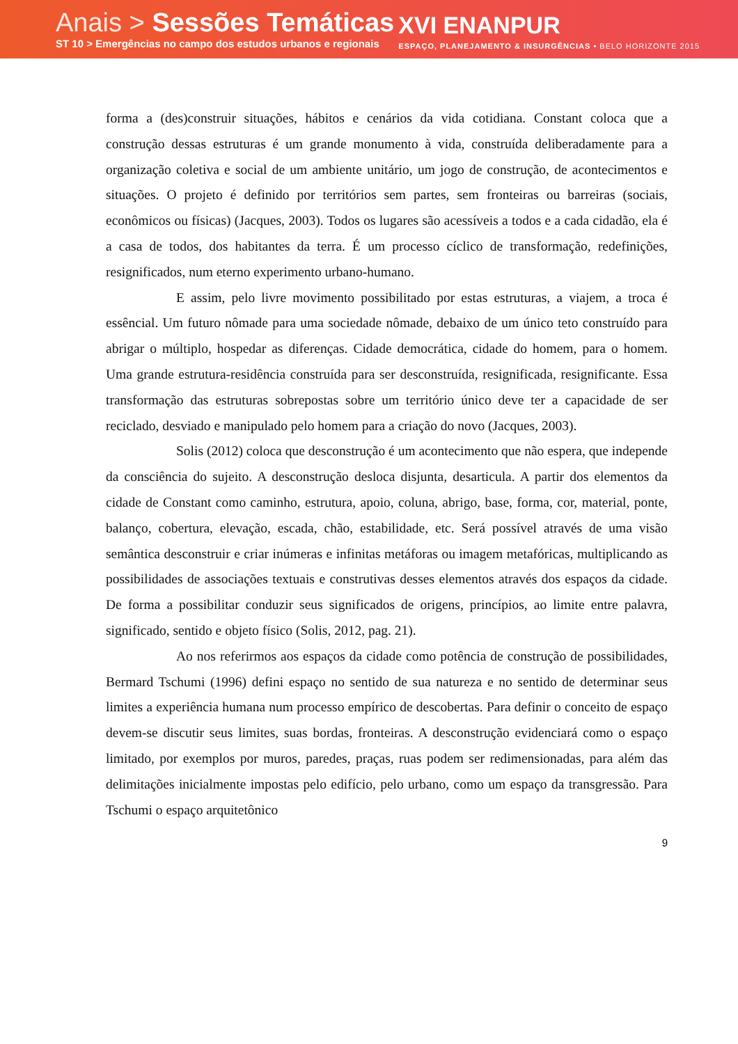Anais > Sessões Temáticas
ST 10 > Emergências no campo dos estudos urbanos e regionais
XVI ENANPUR
ESPAÇO, PLANEJAMENTO & INSURGÊNCIAS • BELO HORIZONTE 2015
forma a (des)construir situações, hábitos e cenários da vida cotidiana. Constant coloca que a construção dessas estruturas é um grande monumento à vida, construída deliberadamente para a organização coletiva e social de um ambiente unitário, um jogo de construção, de acontecimentos e situações. O projeto é definido por territórios sem partes, sem fronteiras ou barreiras (sociais, econômicos ou físicas) (Jacques, 2003). Todos os lugares são acessíveis a todos e a cada cidadão, ela é a casa de todos, dos habitantes da terra. É um processo cíclico de transformação, redefinições, resignificados, num eterno experimento urbano-humano.
E assim, pelo livre movimento possibilitado por estas estruturas, a viajem, a troca é essêncial. Um futuro nômade para uma sociedade nômade, debaixo de um único teto construído para abrigar o múltiplo, hospedar as diferenças. Cidade democrática, cidade do homem, para o homem. Uma grande estrutura-residência construída para ser desconstruída, resignificada, resignificante. Essa transformação das estruturas sobrepostas sobre um território único deve ter a capacidade de ser reciclado, desviado e manipulado pelo homem para a criação do novo (Jacques, 2003).
Solis (2012) coloca que desconstrução é um acontecimento que não espera, que independe da consciência do sujeito. A desconstrução desloca disjunta, desarticula. A partir dos elementos da cidade de Constant como caminho, estrutura, apoio, coluna, abrigo, base, forma, cor, material, ponte, balanço, cobertura, elevação, escada, chão, estabilidade, etc. Será possível através de uma visão semântica desconstruir e criar inúmeras e infinitas metáforas ou imagem metafóricas, multiplicando as possibilidades de associações textuais e construtivas desses elementos através dos espaços da cidade. De forma a possibilitar conduzir seus significados de origens, princípios, ao limite entre palavra, significado, sentido e objeto físico (Solis, 2012, pag. 21).
Ao nos referirmos aos espaços da cidade como potência de construção de possibilidades, Bermard Tschumi (1996) defini espaço no sentido de sua natureza e no sentido de determinar seus limites a experiência humana num processo empírico de descobertas. Para definir o conceito de espaço devem-se discutir seus limites, suas bordas, fronteiras. A desconstrução evidenciará como o espaço limitado, por exemplos por muros, paredes, praças, ruas podem ser redimensionadas, para além das delimitações inicialmente impostas pelo edifício, pelo urbano, como um espaço da transgressão. Para Tschumi o espaço arquitetônico
9